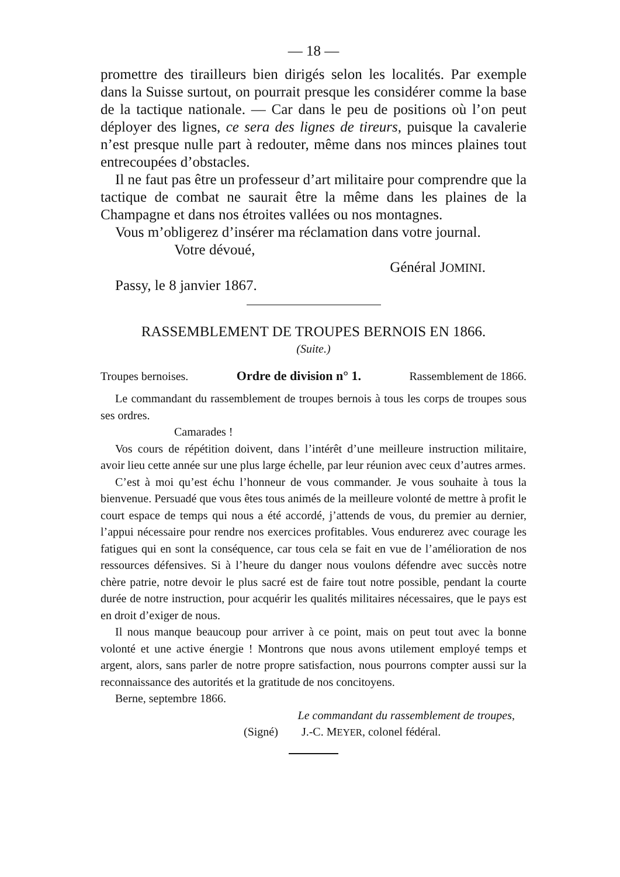— 18 —
promettre des tirailleurs bien dirigés selon les localités. Par exemple dans la Suisse surtout, on pourrait presque les considérer comme la base de la tactique nationale. — Car dans le peu de positions où l’on peut déployer des lignes, ce sera des lignes de tireurs, puisque la cavalerie n’est presque nulle part à redouter, même dans nos minces plaines tout entrecoupées d’obstacles.
Il ne faut pas être un professeur d’art militaire pour comprendre que la tactique de combat ne saurait être la même dans les plaines de la Champagne et dans nos étroites vallées ou nos montagnes.
Vous m’obligerez d’insérer ma réclamation dans votre journal.
Votre dévoué,
Général JOMINI.
Passy, le 8 janvier 1867.
RASSEMBLEMENT DE TROUPES BERNOIS EN 1866.
(Suite.)
Troupes bernoises. Ordre de division n° 1. Rassemblement de 1866.
Le commandant du rassemblement de troupes bernois à tous les corps de troupes sous ses ordres.
Camarades !
Vos cours de répétition doivent, dans l’intérêt d’une meilleure instruction militaire, avoir lieu cette année sur une plus large échelle, par leur réunion avec ceux d’autres armes.
C’est à moi qu’est échu l’honneur de vous commander. Je vous souhaite à tous la bienvenue. Persuadé que vous êtes tous animés de la meilleure volonté de mettre à profit le court espace de temps qui nous a été accordé, j’attends de vous, du premier au dernier, l’appui nécessaire pour rendre nos exercices profitables. Vous endurerez avec courage les fatigues qui en sont la conséquence, car tous cela se fait en vue de l’amélioration de nos ressources défensives. Si à l’heure du danger nous voulons défendre avec succès notre chère patrie, notre devoir le plus sacré est de faire tout notre possible, pendant la courte durée de notre instruction, pour acquérir les qualités militaires nécessaires, que le pays est en droit d’exiger de nous.
Il nous manque beaucoup pour arriver à ce point, mais on peut tout avec la bonne volonté et une active énergie ! Montrons que nous avons utilement employé temps et argent, alors, sans parler de notre propre satisfaction, nous pourrons compter aussi sur la reconnaissance des autorités et la gratitude de nos concitoyens.
Berne, septembre 1866.
Le commandant du rassemblement de troupes,
(Signé) J.-C. MEYER, colonel fédéral.